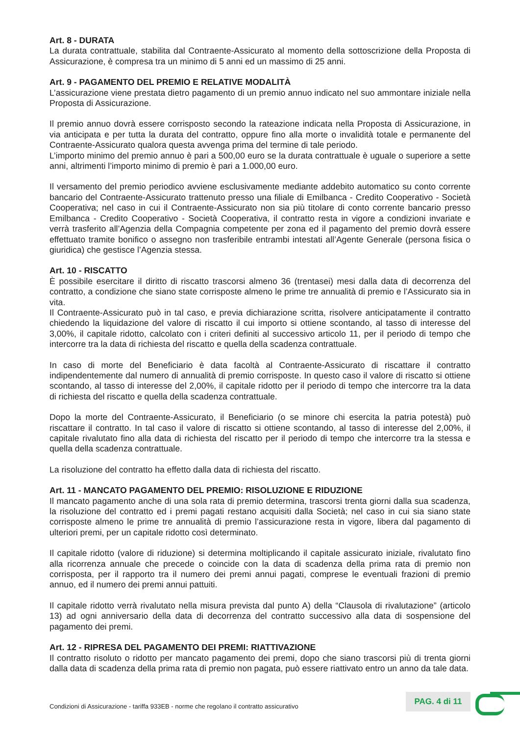Art. 8 - DURATA
La durata contrattuale, stabilita dal Contraente-Assicurato al momento della sottoscrizione della Proposta di Assicurazione, è compresa tra un minimo di 5 anni ed un massimo di 25 anni.
Art. 9 - PAGAMENTO DEL PREMIO E RELATIVE MODALITÀ
L’assicurazione viene prestata dietro pagamento di un premio annuo indicato nel suo ammontare iniziale nella Proposta di Assicurazione.
Il premio annuo dovrà essere corrisposto secondo la rateazione indicata nella Proposta di Assicurazione, in via anticipata e per tutta la durata del contratto, oppure fino alla morte o invalidità totale e permanente del Contraente-Assicurato qualora questa avvenga prima del termine di tale periodo.
L’importo minimo del premio annuo è pari a 500,00 euro se la durata contrattuale è uguale o superiore a sette anni, altrimenti l’importo minimo di premio è pari a 1.000,00 euro.
Il versamento del premio periodico avviene esclusivamente mediante addebito automatico su conto corrente bancario del Contraente-Assicurato trattenuto presso una filiale di Emilbanca - Credito Cooperativo - Società Cooperativa; nel caso in cui il Contraente-Assicurato non sia più titolare di conto corrente bancario presso Emilbanca - Credito Cooperativo - Società Cooperativa, il contratto resta in vigore a condizioni invariate e verrà trasferito all’Agenzia della Compagnia competente per zona ed il pagamento del premio dovrà essere effettuato tramite bonifico o assegno non trasferibile entrambi intestati all’Agente Generale (persona fisica o giuridica) che gestisce l’Agenzia stessa.
Art. 10 - RISCATTO
È possibile esercitare il diritto di riscatto trascorsi almeno 36 (trentasei) mesi dalla data di decorrenza del contratto, a condizione che siano state corrisposte almeno le prime tre annualità di premio e l’Assicurato sia in vita.
Il Contraente-Assicurato può in tal caso, e previa dichiarazione scritta, risolvere anticipatamente il contratto chiedendo la liquidazione del valore di riscatto il cui importo si ottiene scontando, al tasso di interesse del 3,00%, il capitale ridotto, calcolato con i criteri definiti al successivo articolo 11, per il periodo di tempo che intercorre tra la data di richiesta del riscatto e quella della scadenza contrattuale.
In caso di morte del Beneficiario è data facoltà al Contraente-Assicurato di riscattare il contratto indipendentemente dal numero di annualità di premio corrisposte. In questo caso il valore di riscatto si ottiene scontando, al tasso di interesse del 2,00%, il capitale ridotto per il periodo di tempo che intercorre tra la data di richiesta del riscatto e quella della scadenza contrattuale.
Dopo la morte del Contraente-Assicurato, il Beneficiario (o se minore chi esercita la patria potestà) può riscattare il contratto. In tal caso il valore di riscatto si ottiene scontando, al tasso di interesse del 2,00%, il capitale rivalutato fino alla data di richiesta del riscatto per il periodo di tempo che intercorre tra la stessa e quella della scadenza contrattuale.
La risoluzione del contratto ha effetto dalla data di richiesta del riscatto.
Art. 11 - MANCATO PAGAMENTO DEL PREMIO: RISOLUZIONE E RIDUZIONE
Il mancato pagamento anche di una sola rata di premio determina, trascorsi trenta giorni dalla sua scadenza, la risoluzione del contratto ed i premi pagati restano acquisiti dalla Società; nel caso in cui sia siano state corrisposte almeno le prime tre annualità di premio l’assicurazione resta in vigore, libera dal pagamento di ulteriori premi, per un capitale ridotto così determinato.
Il capitale ridotto (valore di riduzione) si determina moltiplicando il capitale assicurato iniziale, rivalutato fino alla ricorrenza annuale che precede o coincide con la data di scadenza della prima rata di premio non corrisposta, per il rapporto tra il numero dei premi annui pagati, comprese le eventuali frazioni di premio annuo, ed il numero dei premi annui pattuiti.
Il capitale ridotto verrà rivalutato nella misura prevista dal punto A) della “Clausola di rivalutazione” (articolo 13) ad ogni anniversario della data di decorrenza del contratto successivo alla data di sospensione del pagamento dei premi.
Art. 12 - RIPRESA DEL PAGAMENTO DEI PREMI: RIATTIVAZIONE
Il contratto risoluto o ridotto per mancato pagamento dei premi, dopo che siano trascorsi più di trenta giorni dalla data di scadenza della prima rata di premio non pagata, può essere riattivato entro un anno da tale data.
Condizioni di Assicurazione - tariffa 933EB - norme che regolano il contratto assicurativo
PAG. 4 di 11